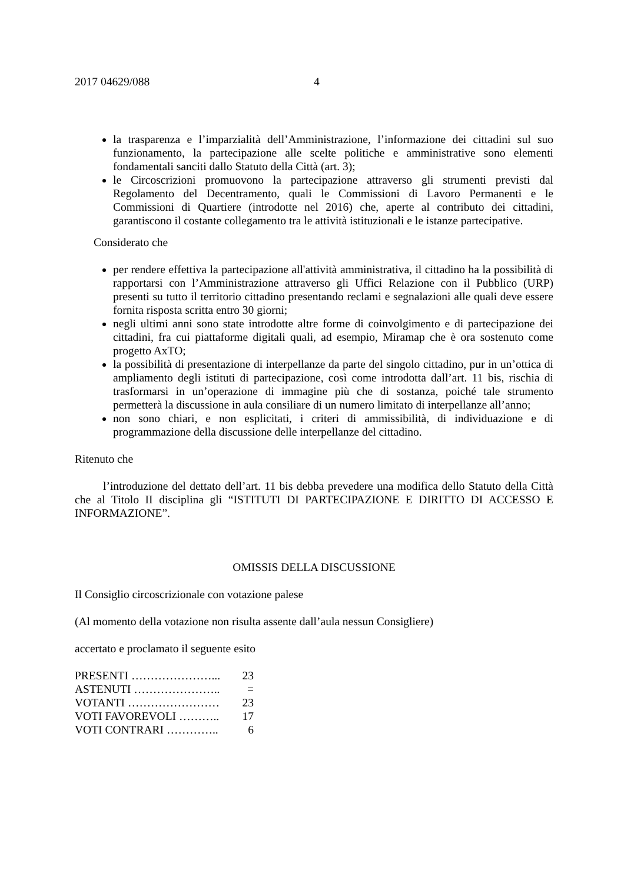2017 04629/088 4
la trasparenza e l’imparzialità dell’Amministrazione, l’informazione dei cittadini sul suo funzionamento, la partecipazione alle scelte politiche e amministrative sono elementi fondamentali sanciti dallo Statuto della Città (art. 3);
le Circoscrizioni promuovono la partecipazione attraverso gli strumenti previsti dal Regolamento del Decentramento, quali le Commissioni di Lavoro Permanenti e le Commissioni di Quartiere (introdotte nel 2016) che, aperte al contributo dei cittadini, garantiscono il costante collegamento tra le attività istituzionali e le istanze partecipative.
Considerato che
per rendere effettiva la partecipazione all'attività amministrativa, il cittadino ha la possibilità di rapportarsi con l’Amministrazione attraverso gli Uffici Relazione con il Pubblico (URP) presenti su tutto il territorio cittadino presentando reclami e segnalazioni alle quali deve essere fornita risposta scritta entro 30 giorni;
negli ultimi anni sono state introdotte altre forme di coinvolgimento e di partecipazione dei cittadini, fra cui piattaforme digitali quali, ad esempio, Miramap che è ora sostenuto come progetto AxTO;
la possibilità di presentazione di interpellanze da parte del singolo cittadino, pur in un’ottica di ampliamento degli istituti di partecipazione, così come introdotta dall’art. 11 bis, rischia di trasformarsi in un’operazione di immagine più che di sostanza, poiché tale strumento permetterà la discussione in aula consiliare di un numero limitato di interpellanze all’anno;
non sono chiari, e non esplicitati, i criteri di ammissibilità, di individuazione e di programmazione della discussione delle interpellanze del cittadino.
Ritenuto che
l’introduzione del dettato dell’art. 11 bis debba prevedere una modifica dello Statuto della Città che al Titolo II disciplina gli “ISTITUTI DI PARTECIPAZIONE E DIRITTO DI ACCESSO E INFORMAZIONE”.
OMISSIS DELLA DISCUSSIONE
Il Consiglio circoscrizionale con votazione palese
(Al momento della votazione non risulta assente dall’aula nessun Consigliere)
accertato e proclamato il seguente esito
| PRESENTI …………………... | 23 |
| ASTENUTI ………………….. | = |
| VOTANTI …………………… | 23 |
| VOTI FAVOREVOLI ……….. | 17 |
| VOTI CONTRARI ………….. | 6 |